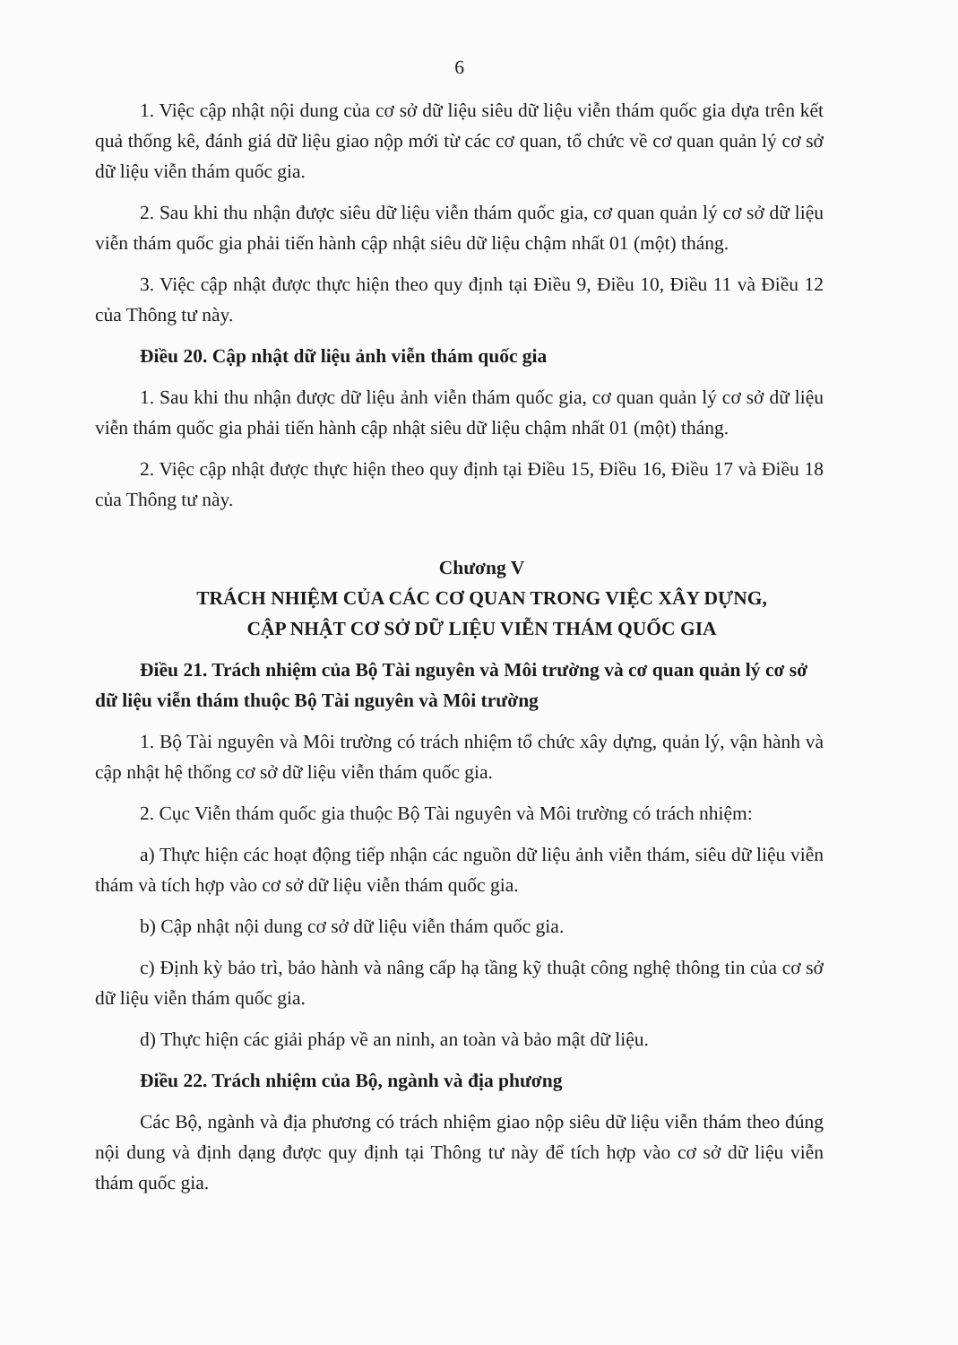6
1. Việc cập nhật nội dung của cơ sở dữ liệu siêu dữ liệu viễn thám quốc gia dựa trên kết quả thống kê, đánh giá dữ liệu giao nộp mới từ các cơ quan, tổ chức về cơ quan quản lý cơ sở dữ liệu viễn thám quốc gia.
2. Sau khi thu nhận được siêu dữ liệu viễn thám quốc gia, cơ quan quản lý cơ sở dữ liệu viễn thám quốc gia phải tiến hành cập nhật siêu dữ liệu chậm nhất 01 (một) tháng.
3. Việc cập nhật được thực hiện theo quy định tại Điều 9, Điều 10, Điều 11 và Điều 12 của Thông tư này.
Điều 20. Cập nhật dữ liệu ảnh viễn thám quốc gia
1. Sau khi thu nhận được dữ liệu ảnh viễn thám quốc gia, cơ quan quản lý cơ sở dữ liệu viễn thám quốc gia phải tiến hành cập nhật siêu dữ liệu chậm nhất 01 (một) tháng.
2. Việc cập nhật được thực hiện theo quy định tại Điều 15, Điều 16, Điều 17 và Điều 18 của Thông tư này.
Chương V
TRÁCH NHIỆM CỦA CÁC CƠ QUAN TRONG VIỆC XÂY DỰNG,
CẬP NHẬT CƠ SỞ DỮ LIỆU VIỄN THÁM QUỐC GIA
Điều 21. Trách nhiệm của Bộ Tài nguyên và Môi trường và cơ quan quản lý cơ sở dữ liệu viễn thám thuộc Bộ Tài nguyên và Môi trường
1. Bộ Tài nguyên và Môi trường có trách nhiệm tổ chức xây dựng, quản lý, vận hành và cập nhật hệ thống cơ sở dữ liệu viễn thám quốc gia.
2. Cục Viễn thám quốc gia thuộc Bộ Tài nguyên và Môi trường có trách nhiệm:
a) Thực hiện các hoạt động tiếp nhận các nguồn dữ liệu ảnh viễn thám, siêu dữ liệu viễn thám và tích hợp vào cơ sở dữ liệu viễn thám quốc gia.
b) Cập nhật nội dung cơ sở dữ liệu viễn thám quốc gia.
c) Định kỳ bảo trì, bảo hành và nâng cấp hạ tầng kỹ thuật công nghệ thông tin của cơ sở dữ liệu viễn thám quốc gia.
d) Thực hiện các giải pháp về an ninh, an toàn và bảo mật dữ liệu.
Điều 22. Trách nhiệm của Bộ, ngành và địa phương
Các Bộ, ngành và địa phương có trách nhiệm giao nộp siêu dữ liệu viễn thám theo đúng nội dung và định dạng được quy định tại Thông tư này để tích hợp vào cơ sở dữ liệu viễn thám quốc gia.